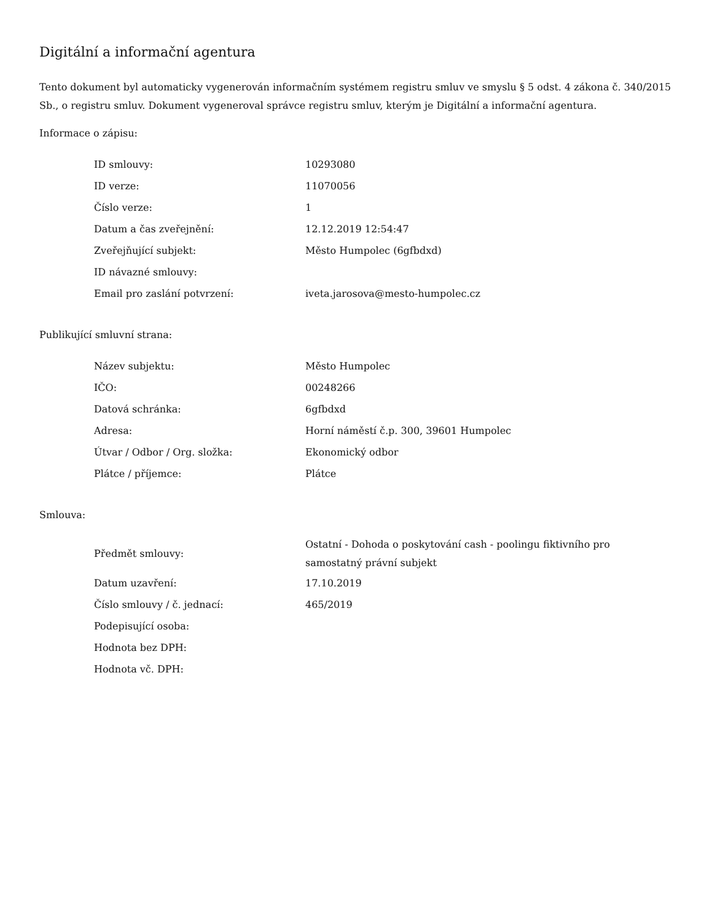Digitální a informační agentura
Tento dokument byl automaticky vygenerován informačním systémem registru smluv ve smyslu § 5 odst. 4 zákona č. 340/2015 Sb., o registru smluv. Dokument vygeneroval správce registru smluv, kterým je Digitální a informační agentura.
Informace o zápisu:
| ID smlouvy: | 10293080 |
| ID verze: | 11070056 |
| Číslo verze: | 1 |
| Datum a čas zveřejnění: | 12.12.2019 12:54:47 |
| Zveřejňující subjekt: | Město Humpolec (6gfbdxd) |
| ID návazné smlouvy: | |
| Email pro zaslání potvrzení: | iveta.jarosova@mesto-humpolec.cz |
Publikující smluvní strana:
| Název subjektu: | Město Humpolec |
| IČO: | 00248266 |
| Datová schránka: | 6gfbdxd |
| Adresa: | Horní náměstí č.p. 300, 39601 Humpolec |
| Útvar / Odbor / Org. složka: | Ekonomický odbor |
| Plátce / příjemce: | Plátce |
Smlouva:
| Předmět smlouvy: | Ostatní - Dohoda o poskytování cash - poolingu fiktivního pro samostatný právní subjekt |
| Datum uzavření: | 17.10.2019 |
| Číslo smlouvy / č. jednací: | 465/2019 |
| Podepisující osoba: | |
| Hodnota bez DPH: | |
| Hodnota vč. DPH: | |